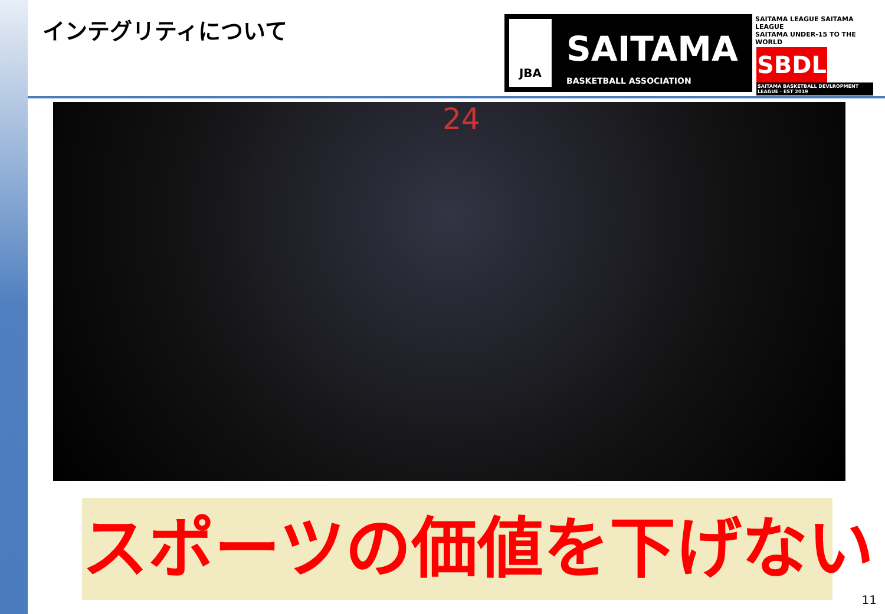インテグリティについて
JBA
SAITAMA
BASKETBALL ASSOCIATION
SAITAMA LEAGUE SAITAMA LEAGUE
SAITAMA UNDER-15 TO THE WORLD
SBDL
SAITAMA BASKETBALL DEVLROPMENT LEAGUE · EST 2019
24
スポーツの価値を下げない
11